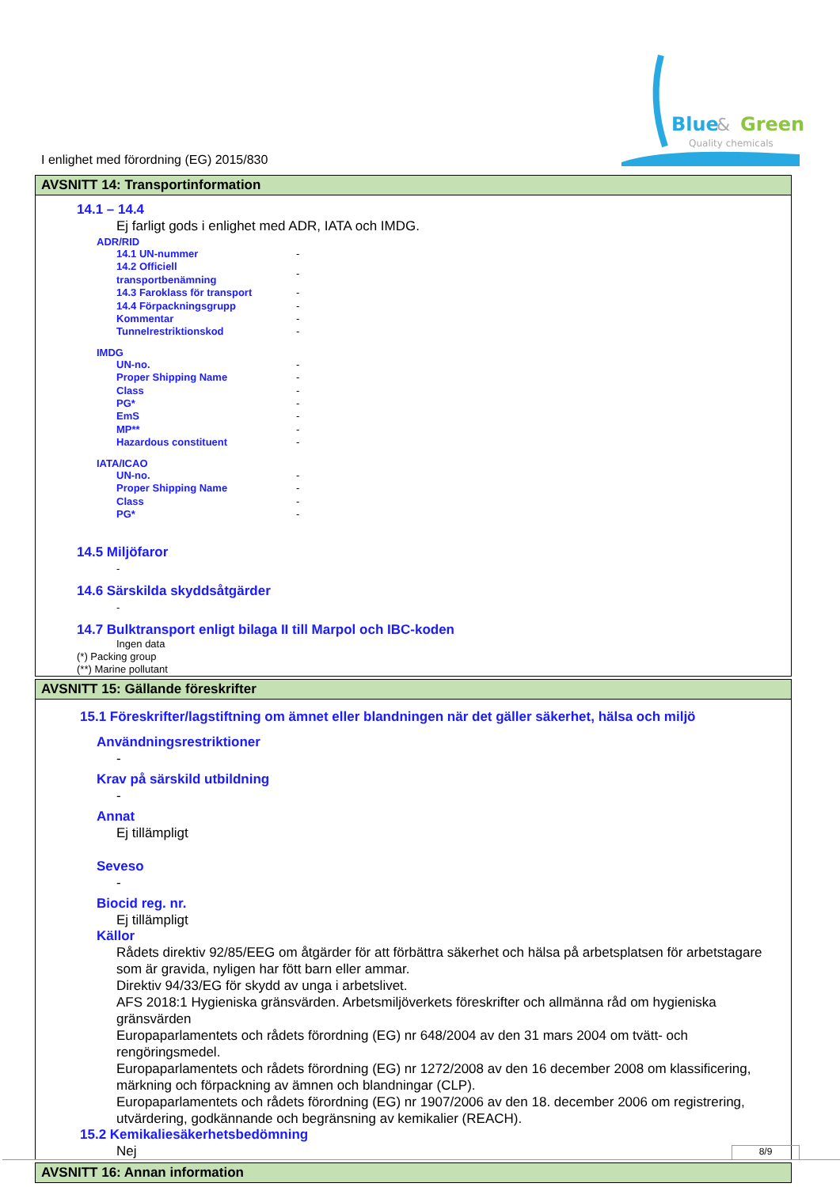Blue
&
Green
Quality chemicals
I enlighet med förordning (EG) 2015/830
AVSNITT 14: Transportinformation
14.1 – 14.4
Ej farligt gods i enlighet med ADR, IATA och IMDG.
ADR/RID
| 14.1 UN-nummer | - |
| 14.2 Officiell transportbenämning | - |
| 14.3 Faroklass för transport | - |
| 14.4 Förpackningsgrupp | - |
| Kommentar | - |
| Tunnelrestriktionskod | - |
IMDG
| UN-no. | - |
| Proper Shipping Name | - |
| Class | - |
| PG* | - |
| EmS | - |
| MP** | - |
| Hazardous constituent | - |
IATA/ICAO
| UN-no. | - |
| Proper Shipping Name | - |
| Class | - |
| PG* | - |
14.5 Miljöfaror
-
14.6 Särskilda skyddsåtgärder
-
14.7 Bulktransport enligt bilaga II till Marpol och IBC-koden
Ingen data
(*) Packing group
(**) Marine pollutant
AVSNITT 15: Gällande föreskrifter
15.1 Föreskrifter/lagstiftning om ämnet eller blandningen när det gäller säkerhet, hälsa och miljö
Användningsrestriktioner
-
Krav på särskild utbildning
-
Annat
Ej tillämpligt
Seveso
-
Biocid reg. nr.
Ej tillämpligt
Källor
Rådets direktiv 92/85/EEG om åtgärder för att förbättra säkerhet och hälsa på arbetsplatsen för arbetstagare som är gravida, nyligen har fött barn eller ammar.
Direktiv 94/33/EG för skydd av unga i arbetslivet.
AFS 2018:1 Hygieniska gränsvärden. Arbetsmiljöverkets föreskrifter och allmänna råd om hygieniska gränsvärden
Europaparlamentets och rådets förordning (EG) nr 648/2004 av den 31 mars 2004 om tvätt- och rengöringsmedel.
Europaparlamentets och rådets förordning (EG) nr 1272/2008 av den 16 december 2008 om klassificering, märkning och förpackning av ämnen och blandningar (CLP).
Europaparlamentets och rådets förordning (EG) nr 1907/2006 av den 18. december 2006 om registrering, utvärdering, godkännande och begränsning av kemikalier (REACH).
15.2 Kemikaliesäkerhetsbedömning
Nej
AVSNITT 16: Annan information
8/9